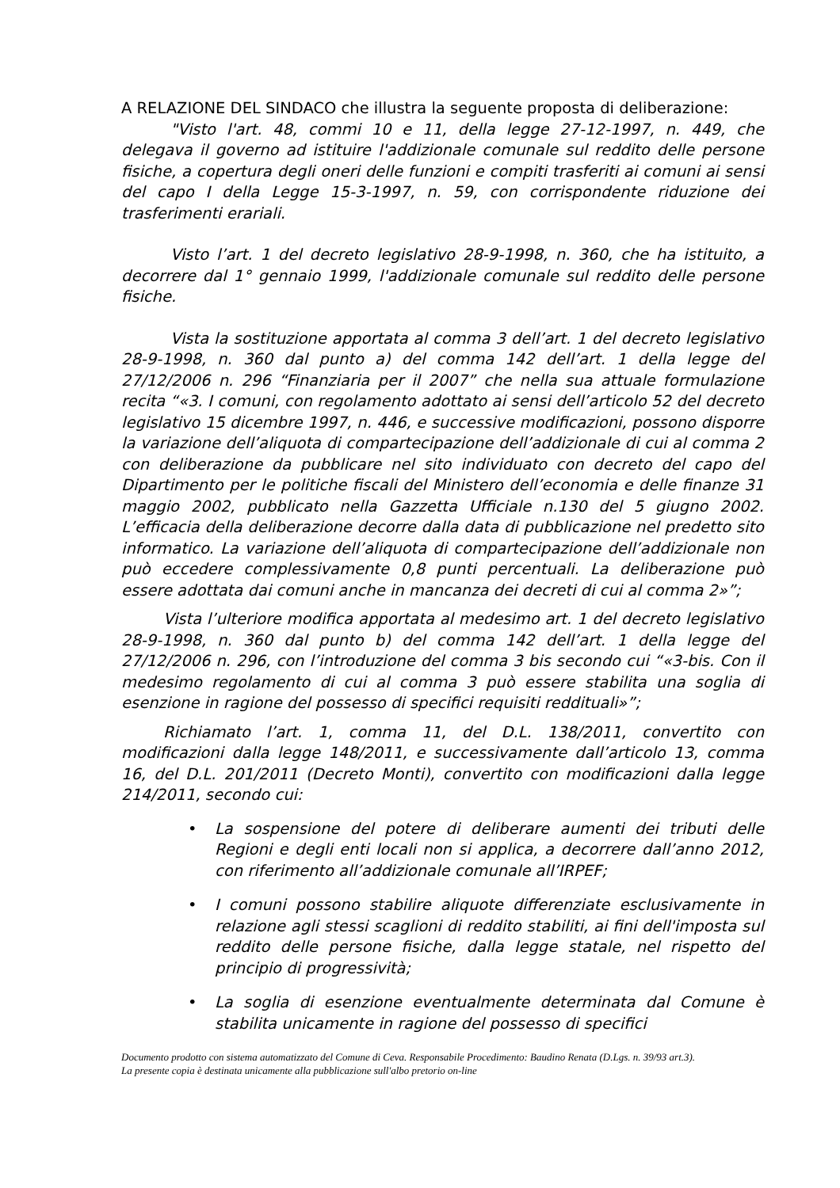A RELAZIONE DEL SINDACO che illustra la seguente proposta di deliberazione:
"Visto l'art. 48, commi 10 e 11, della legge 27-12-1997, n. 449, che delegava il governo ad istituire l'addizionale comunale sul reddito delle persone fisiche, a copertura degli oneri delle funzioni e compiti trasferiti ai comuni ai sensi del capo I della Legge 15-3-1997, n. 59, con corrispondente riduzione dei trasferimenti erariali.
Visto l’art. 1 del decreto legislativo 28-9-1998, n. 360, che ha istituito, a decorrere dal 1° gennaio 1999, l'addizionale comunale sul reddito delle persone fisiche.
Vista la sostituzione apportata al comma 3 dell’art. 1 del decreto legislativo 28-9-1998, n. 360 dal punto a) del comma 142 dell’art. 1 della legge del 27/12/2006 n. 296 “Finanziaria per il 2007” che nella sua attuale formulazione recita “«3. I comuni, con regolamento adottato ai sensi dell’articolo 52 del decreto legislativo 15 dicembre 1997, n. 446, e successive modificazioni, possono disporre la variazione dell’aliquota di compartecipazione dell’addizionale di cui al comma 2 con deliberazione da pubblicare nel sito individuato con decreto del capo del Dipartimento per le politiche fiscali del Ministero dell’economia e delle finanze 31 maggio 2002, pubblicato nella Gazzetta Ufficiale n.130 del 5 giugno 2002. L’efficacia della deliberazione decorre dalla data di pubblicazione nel predetto sito informatico. La variazione dell’aliquota di compartecipazione dell’addizionale non può eccedere complessivamente 0,8 punti percentuali. La deliberazione può essere adottata dai comuni anche in mancanza dei decreti di cui al comma 2»”;
Vista l’ulteriore modifica apportata al medesimo art. 1 del decreto legislativo 28-9-1998, n. 360 dal punto b) del comma 142 dell’art. 1 della legge del 27/12/2006 n. 296, con l’introduzione del comma 3 bis secondo cui “«3-bis. Con il medesimo regolamento di cui al comma 3 può essere stabilita una soglia di esenzione in ragione del possesso di specifici requisiti reddituali»”;
Richiamato l’art. 1, comma 11, del D.L. 138/2011, convertito con modificazioni dalla legge 148/2011, e successivamente dall’articolo 13, comma 16, del D.L. 201/2011 (Decreto Monti), convertito con modificazioni dalla legge 214/2011, secondo cui:
• La sospensione del potere di deliberare aumenti dei tributi delle Regioni e degli enti locali non si applica, a decorrere dall’anno 2012, con riferimento all’addizionale comunale all’IRPEF;
• I comuni possono stabilire aliquote differenziate esclusivamente in relazione agli stessi scaglioni di reddito stabiliti, ai fini dell'imposta sul reddito delle persone fisiche, dalla legge statale, nel rispetto del principio di progressività;
• La soglia di esenzione eventualmente determinata dal Comune è stabilita unicamente in ragione del possesso di specifici
Documento prodotto con sistema automatizzato del Comune di Ceva. Responsabile Procedimento: Baudino Renata (D.Lgs. n. 39/93 art.3).
La presente copia è destinata unicamente alla pubblicazione sull'albo pretorio on-line